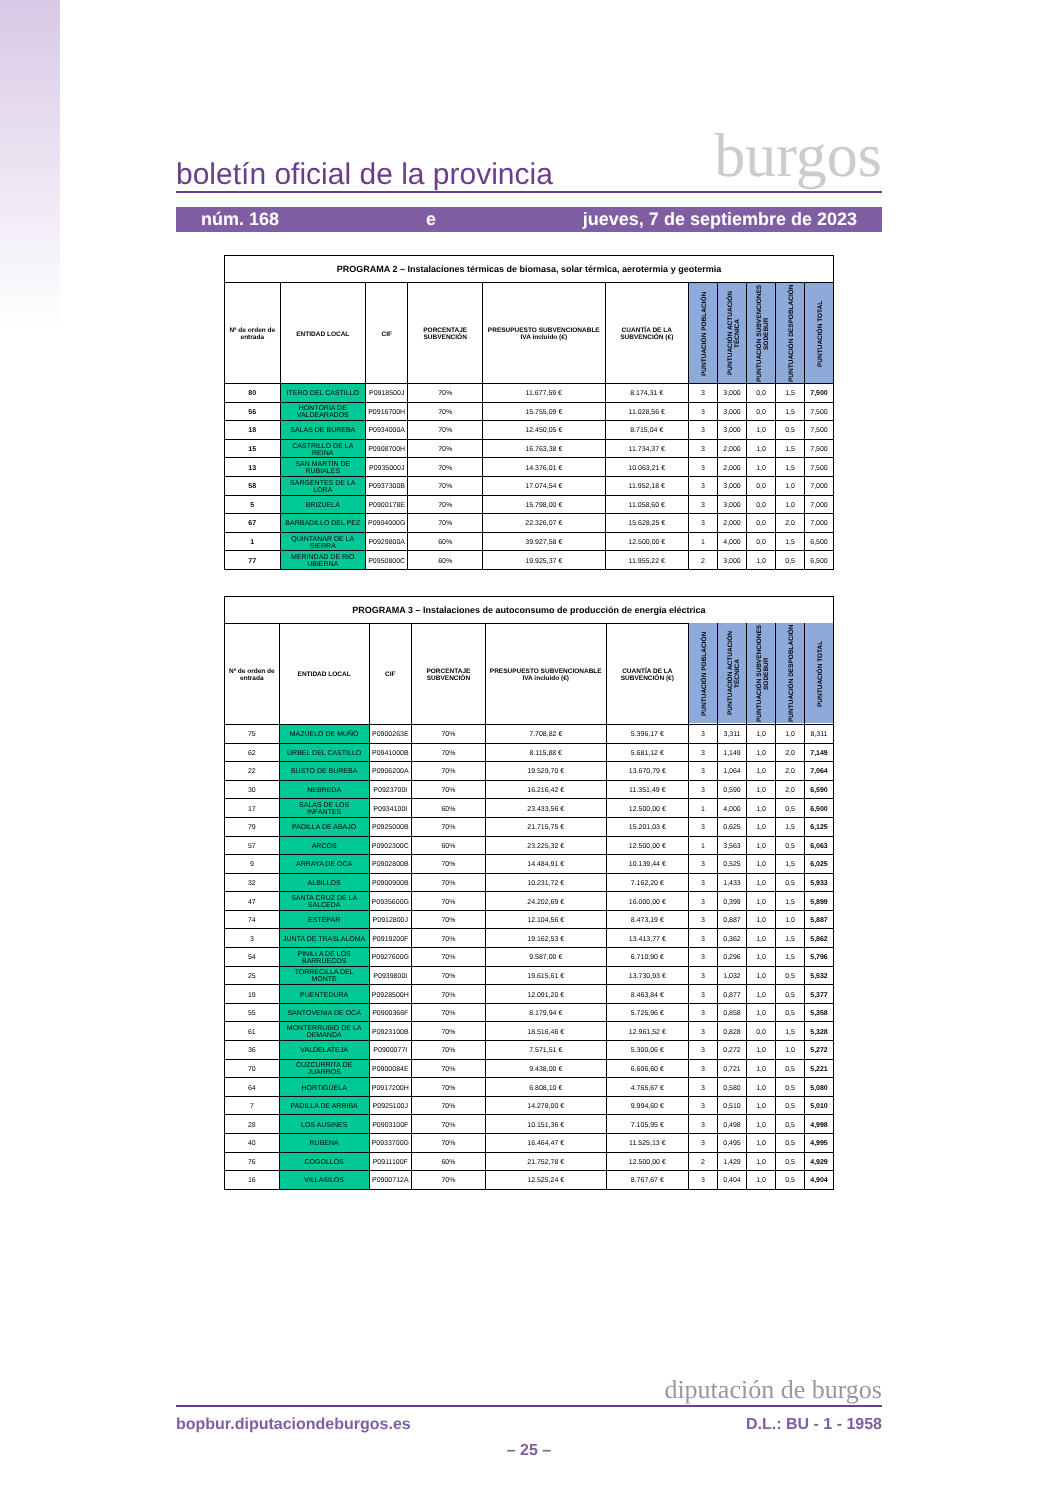boletín oficial de la provincia burgos
núm. 168 e jueves, 7 de septiembre de 2023
| PROGRAMA 2 – Instalaciones térmicas de biomasa, solar térmica, aerotermia y geotermia | | | | | | | | | | |
| Nº de orden de entrada | ENTIDAD LOCAL | CIF | PORCENTAJE SUBVENCIÓN | PRESUPUESTO SUBVENCIONABLE IVA incluido (€) | CUANTÍA DE LA SUBVENCIÓN (€) | PUNTUACIÓN POBLACIÓN | PUNTUACIÓN ACTUACIÓN TÉCNICA | PUNTUACIÓN SUBVENCIONES SODEBUR | PUNTUACIÓN DESPOBLACIÓN | PUNTUACIÓN TOTAL |
| 80 | ITERO DEL CASTILLO | P0918500J | 70% | 11.677,59 € | 8.174,31 € | 3 | 3,000 | 0,0 | 1,5 | 7,500 |
| 56 | HONTORIA DE VALDEARADOS | P0916700H | 70% | 15.755,09 € | 11.028,56 € | 3 | 3,000 | 0,0 | 1,5 | 7,500 |
| 18 | SALAS DE BUREBA | P0934000A | 70% | 12.450,05 € | 8.715,04 € | 3 | 3,000 | 1,0 | 0,5 | 7,500 |
| 15 | CASTRILLO DE LA REINA | P0908700H | 70% | 16.763,38 € | 11.734,37 € | 3 | 2,000 | 1,0 | 1,5 | 7,500 |
| 13 | SAN MARTÍN DE RUBIALES | P0935000J | 70% | 14.376,01 € | 10.063,21 € | 3 | 2,000 | 1,0 | 1,5 | 7,500 |
| 58 | SARGENTES DE LA LORA | P0937300B | 70% | 17.074,54 € | 11.952,18 € | 3 | 3,000 | 0,0 | 1,0 | 7,000 |
| 5 | BRIZUELA | P0900178E | 70% | 15.798,00 € | 11.058,60 € | 3 | 3,000 | 0,0 | 1,0 | 7,000 |
| 67 | BARBADILLO DEL PEZ | P0904000G | 70% | 22.326,07 € | 15.628,25 € | 3 | 2,000 | 0,0 | 2,0 | 7,000 |
| 1 | QUINTANAR DE LA SIERRA | P0929800A | 60% | 39.927,58 € | 12.500,00 € | 1 | 4,000 | 0,0 | 1,5 | 6,500 |
| 77 | MERINDAD DE RIO UBIERNA | P0950800C | 60% | 19.925,37 € | 11.955,22 € | 2 | 3,000 | 1,0 | 0,5 | 6,500 |
| PROGRAMA 3 – Instalaciones de autoconsumo de producción de energía eléctrica | | | | | | | | | | |
| Nº de orden de entrada | ENTIDAD LOCAL | CIF | PORCENTAJE SUBVENCIÓN | PRESUPUESTO SUBVENCIONABLE IVA incluido (€) | CUANTÍA DE LA SUBVENCIÓN (€) | PUNTUACIÓN POBLACIÓN | PUNTUACIÓN ACTUACIÓN TÉCNICA | PUNTUACIÓN SUBVENCIONES SODEBUR | PUNTUACIÓN DESPOBLACIÓN | PUNTUACIÓN TOTAL |
| 75 | MAZUELO DE MUÑÓ | P0900263E | 70% | 7.708,82 € | 5.396,17 € | 3 | 3,311 | 1,0 | 1,0 | 8,311 |
| 62 | ÚRBEL DEL CASTILLO | P0941000B | 70% | 8.115,88 € | 5.681,12 € | 3 | 1,149 | 1,0 | 2,0 | 7,149 |
| 22 | BUSTO DE BUREBA | P0906200A | 70% | 19.529,70 € | 13.670,79 € | 3 | 1,064 | 1,0 | 2,0 | 7,064 |
| 30 | NEBREDA | P0923700I | 70% | 16.216,42 € | 11.351,49 € | 3 | 0,590 | 1,0 | 2,0 | 6,590 |
| 17 | SALAS DE LOS INFANTES | P0934100I | 60% | 23.433,56 € | 12.500,00 € | 1 | 4,000 | 1,0 | 0,5 | 6,500 |
| 79 | PADILLA DE ABAJO | P0925000B | 70% | 21.715,75 € | 15.201,03 € | 3 | 0,625 | 1,0 | 1,5 | 6,125 |
| 57 | ARCOS | P0902300C | 60% | 23.225,32 € | 12.500,00 € | 1 | 3,563 | 1,0 | 0,5 | 6,063 |
| 9 | ARRAYA DE OCA | P0902800B | 70% | 14.484,91 € | 10.139,44 € | 3 | 0,525 | 1,0 | 1,5 | 6,025 |
| 32 | ALBILLOS | P0900900B | 70% | 10.231,72 € | 7.162,20 € | 3 | 1,433 | 1,0 | 0,5 | 5,933 |
| 47 | SANTA CRUZ DE LA SALCEDA | P0935600G | 70% | 24.202,69 € | 16.000,00 € | 3 | 0,399 | 1,0 | 1,5 | 5,899 |
| 74 | ESTÉPAR | P0912800J | 70% | 12.104,56 € | 8.473,19 € | 3 | 0,887 | 1,0 | 1,0 | 5,887 |
| 3 | JUNTA DE TRASLALOMA | P0919200F | 70% | 19.162,53 € | 13.413,77 € | 3 | 0,362 | 1,0 | 1,5 | 5,862 |
| 54 | PINILLA DE LOS BARRUECOS | P0927600G | 70% | 9.587,00 € | 6.710,90 € | 3 | 0,296 | 1,0 | 1,5 | 5,796 |
| 25 | TORRECILLA DEL MONTE | P0939800I | 70% | 19.615,61 € | 13.730,93 € | 3 | 1,032 | 1,0 | 0,5 | 5,532 |
| 19 | PUENTEDURA | P0928500H | 70% | 12.091,20 € | 8.463,84 € | 3 | 0,877 | 1,0 | 0,5 | 5,377 |
| 55 | SANTOVENIA DE OCA | P0900366F | 70% | 8.179,94 € | 5.725,96 € | 3 | 0,858 | 1,0 | 0,5 | 5,358 |
| 61 | MONTERRUBIO DE LA DEMANDA | P0923100B | 70% | 18.516,46 € | 12.961,52 € | 3 | 0,828 | 0,0 | 1,5 | 5,328 |
| 36 | VALDELATEJA | P0900077I | 70% | 7.571,51 € | 5.300,06 € | 3 | 0,272 | 1,0 | 1,0 | 5,272 |
| 70 | CUZCURRITA DE JUARROS | P0900084E | 70% | 9.438,00 € | 6.606,60 € | 3 | 0,721 | 1,0 | 0,5 | 5,221 |
| 64 | HORTIGÜELA | P0917200H | 70% | 6.808,10 € | 4.765,67 € | 3 | 0,580 | 1,0 | 0,5 | 5,080 |
| 7 | PADILLA DE ARRIBA | P0925100J | 70% | 14.278,00 € | 9.994,60 € | 3 | 0,510 | 1,0 | 0,5 | 5,010 |
| 28 | LOS AUSINES | P0903100F | 70% | 10.151,36 € | 7.105,95 € | 3 | 0,498 | 1,0 | 0,5 | 4,998 |
| 40 | RUBENA | P0933700G | 70% | 16.464,47 € | 11.525,13 € | 3 | 0,495 | 1,0 | 0,5 | 4,995 |
| 76 | COGOLLOS | P0911100F | 60% | 21.752,78 € | 12.500,00 € | 2 | 1,429 | 1,0 | 0,5 | 4,929 |
| 16 | VILLASILOS | P0900712A | 70% | 12.525,24 € | 8.767,67 € | 3 | 0,404 | 1,0 | 0,5 | 4,904 |
diputación de burgos
bopbur.diputaciondeburgos.es D.L.: BU - 1 - 1958
– 25 –